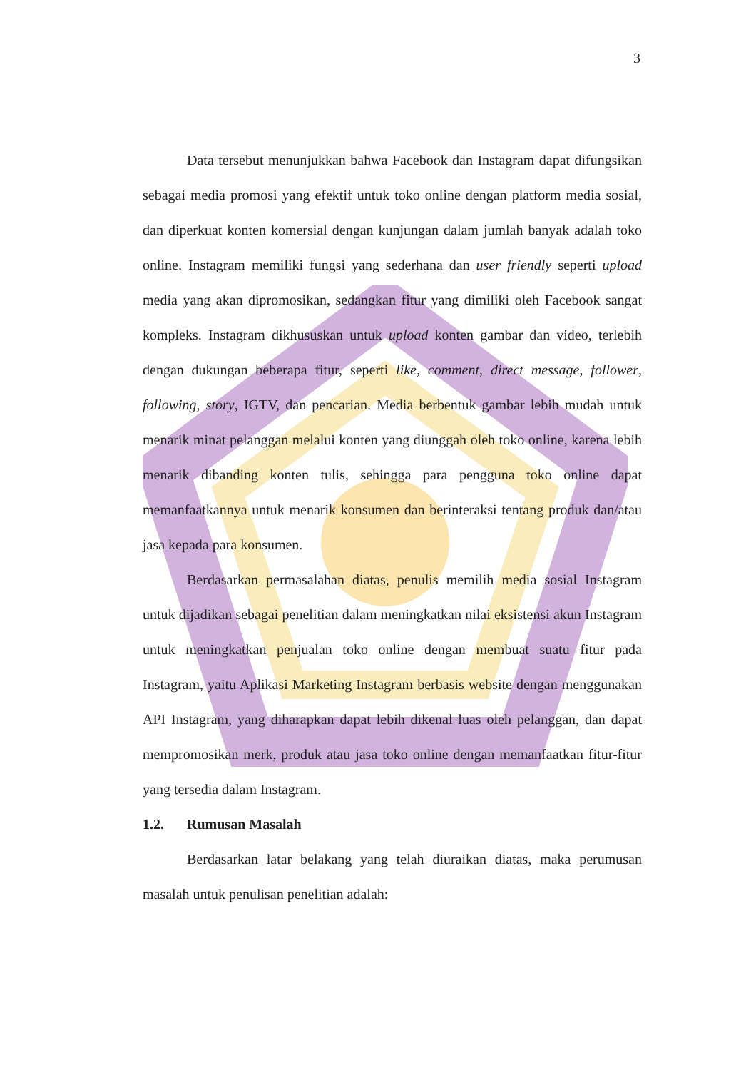3
Data tersebut menunjukkan bahwa Facebook dan Instagram dapat difungsikan sebagai media promosi yang efektif untuk toko online dengan platform media sosial, dan diperkuat konten komersial dengan kunjungan dalam jumlah banyak adalah toko online. Instagram memiliki fungsi yang sederhana dan user friendly seperti upload media yang akan dipromosikan, sedangkan fitur yang dimiliki oleh Facebook sangat kompleks. Instagram dikhususkan untuk upload konten gambar dan video, terlebih dengan dukungan beberapa fitur, seperti like, comment, direct message, follower, following, story, IGTV, dan pencarian. Media berbentuk gambar lebih mudah untuk menarik minat pelanggan melalui konten yang diunggah oleh toko online, karena lebih menarik dibanding konten tulis, sehingga para pengguna toko online dapat memanfaatkannya untuk menarik konsumen dan berinteraksi tentang produk dan/atau jasa kepada para konsumen.
Berdasarkan permasalahan diatas, penulis memilih media sosial Instagram untuk dijadikan sebagai penelitian dalam meningkatkan nilai eksistensi akun Instagram untuk meningkatkan penjualan toko online dengan membuat suatu fitur pada Instagram, yaitu Aplikasi Marketing Instagram berbasis website dengan menggunakan API Instagram, yang diharapkan dapat lebih dikenal luas oleh pelanggan, dan dapat mempromosikan merk, produk atau jasa toko online dengan memanfaatkan fitur-fitur yang tersedia dalam Instagram.
1.2. Rumusan Masalah
Berdasarkan latar belakang yang telah diuraikan diatas, maka perumusan masalah untuk penulisan penelitian adalah: